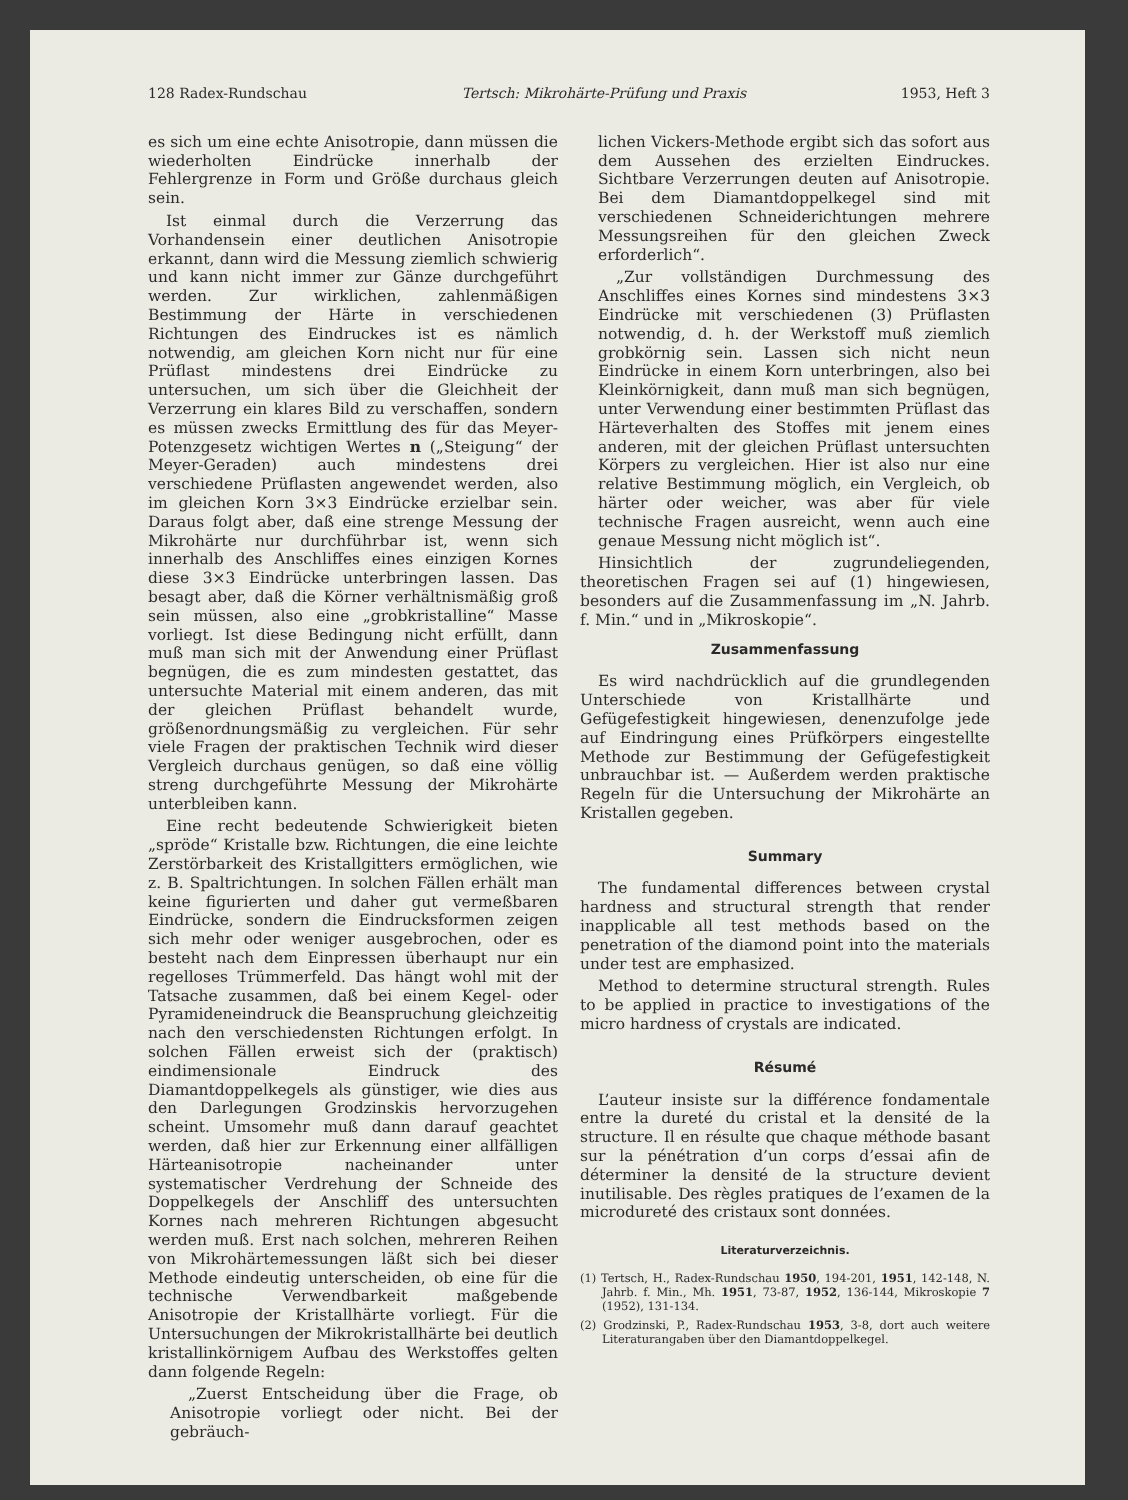128 Radex-Rundschau Tertsch: Mikrohärte-Prüfung und Praxis 1953, Heft 3
es sich um eine echte Anisotropie, dann müssen die wiederholten Eindrücke innerhalb der Fehlergrenze in Form und Größe durchaus gleich sein.
Ist einmal durch die Verzerrung das Vorhandensein einer deutlichen Anisotropie erkannt, dann wird die Messung ziemlich schwierig und kann nicht immer zur Gänze durchgeführt werden. Zur wirklichen, zahlenmäßigen Bestimmung der Härte in verschiedenen Richtungen des Eindruckes ist es nämlich notwendig, am gleichen Korn nicht nur für eine Prüflast mindestens drei Eindrücke zu untersuchen, um sich über die Gleichheit der Verzerrung ein klares Bild zu verschaffen, sondern es müssen zwecks Ermittlung des für das Meyer-Potenzgesetz wichtigen Wertes n („Steigung“ der Meyer-Geraden) auch mindestens drei verschiedene Prüflasten angewendet werden, also im gleichen Korn 3×3 Eindrücke erzielbar sein. Daraus folgt aber, daß eine strenge Messung der Mikrohärte nur durchführbar ist, wenn sich innerhalb des Anschliffes eines einzigen Kornes diese 3×3 Eindrücke unterbringen lassen. Das besagt aber, daß die Körner verhältnismäßig groß sein müssen, also eine „grobkristalline“ Masse vorliegt. Ist diese Bedingung nicht erfüllt, dann muß man sich mit der Anwendung einer Prüflast begnügen, die es zum mindesten gestattet, das untersuchte Material mit einem anderen, das mit der gleichen Prüflast behandelt wurde, größenordnungsmäßig zu vergleichen. Für sehr viele Fragen der praktischen Technik wird dieser Vergleich durchaus genügen, so daß eine völlig streng durchgeführte Messung der Mikrohärte unterbleiben kann.
Eine recht bedeutende Schwierigkeit bieten „spröde“ Kristalle bzw. Richtungen, die eine leichte Zerstörbarkeit des Kristallgitters ermöglichen, wie z. B. Spaltrichtungen. In solchen Fällen erhält man keine figurierten und daher gut vermeßbaren Eindrücke, sondern die Eindrucksformen zeigen sich mehr oder weniger ausgebrochen, oder es besteht nach dem Einpressen überhaupt nur ein regelloses Trümmerfeld. Das hängt wohl mit der Tatsache zusammen, daß bei einem Kegel- oder Pyramideneindruck die Beanspruchung gleichzeitig nach den verschiedensten Richtungen erfolgt. In solchen Fällen erweist sich der (praktisch) eindimensionale Eindruck des Diamantdoppelkegels als günstiger, wie dies aus den Darlegungen Grodzinskis hervorzugehen scheint. Umsomehr muß dann darauf geachtet werden, daß hier zur Erkennung einer allfälligen Härteanisotropie nacheinander unter systematischer Verdrehung der Schneide des Doppelkegels der Anschliff des untersuchten Kornes nach mehreren Richtungen abgesucht werden muß. Erst nach solchen, mehreren Reihen von Mikrohärtemessungen läßt sich bei dieser Methode eindeutig unterscheiden, ob eine für die technische Verwendbarkeit maßgebende Anisotropie der Kristallhärte vorliegt. Für die Untersuchungen der Mikrokristallhärte bei deutlich kristallinkörnigem Aufbau des Werkstoffes gelten dann folgende Regeln:
„Zuerst Entscheidung über die Frage, ob Anisotropie vorliegt oder nicht. Bei der gebräuch-
lichen Vickers-Methode ergibt sich das sofort aus dem Aussehen des erzielten Eindruckes. Sichtbare Verzerrungen deuten auf Anisotropie. Bei dem Diamantdoppelkegel sind mit verschiedenen Schneiderichtungen mehrere Messungsreihen für den gleichen Zweck erforderlich“.
„Zur vollständigen Durchmessung des Anschliffes eines Kornes sind mindestens 3×3 Eindrücke mit verschiedenen (3) Prüflasten notwendig, d. h. der Werkstoff muß ziemlich grobkörnig sein. Lassen sich nicht neun Eindrücke in einem Korn unterbringen, also bei Kleinkörnigkeit, dann muß man sich begnügen, unter Verwendung einer bestimmten Prüflast das Härteverhalten des Stoffes mit jenem eines anderen, mit der gleichen Prüflast untersuchten Körpers zu vergleichen. Hier ist also nur eine relative Bestimmung möglich, ein Vergleich, ob härter oder weicher, was aber für viele technische Fragen ausreicht, wenn auch eine genaue Messung nicht möglich ist“.
Hinsichtlich der zugrundeliegenden, theoretischen Fragen sei auf (1) hingewiesen, besonders auf die Zusammenfassung im „N. Jahrb. f. Min.“ und in „Mikroskopie“.
Zusammenfassung
Es wird nachdrücklich auf die grundlegenden Unterschiede von Kristallhärte und Gefügefestigkeit hingewiesen, denenzufolge jede auf Eindringung eines Prüfkörpers eingestellte Methode zur Bestimmung der Gefügefestigkeit unbrauchbar ist. — Außerdem werden praktische Regeln für die Untersuchung der Mikrohärte an Kristallen gegeben.
Summary
The fundamental differences between crystal hardness and structural strength that render inapplicable all test methods based on the penetration of the diamond point into the materials under test are emphasized.
Method to determine structural strength. Rules to be applied in practice to investigations of the micro hardness of crystals are indicated.
Résumé
L’auteur insiste sur la différence fondamentale entre la dureté du cristal et la densité de la structure. Il en résulte que chaque méthode basant sur la pénétration d’un corps d’essai afin de déterminer la densité de la structure devient inutilisable. Des règles pratiques de l’examen de la microdureté des cristaux sont données.
Literaturverzeichnis.
(1) Tertsch, H., Radex-Rundschau 1950, 194-201, 1951, 142-148, N. Jahrb. f. Min., Mh. 1951, 73-87, 1952, 136-144, Mikroskopie 7 (1952), 131-134.
(2) Grodzinski, P., Radex-Rundschau 1953, 3-8, dort auch weitere Literaturangaben über den Diamantdoppelkegel.